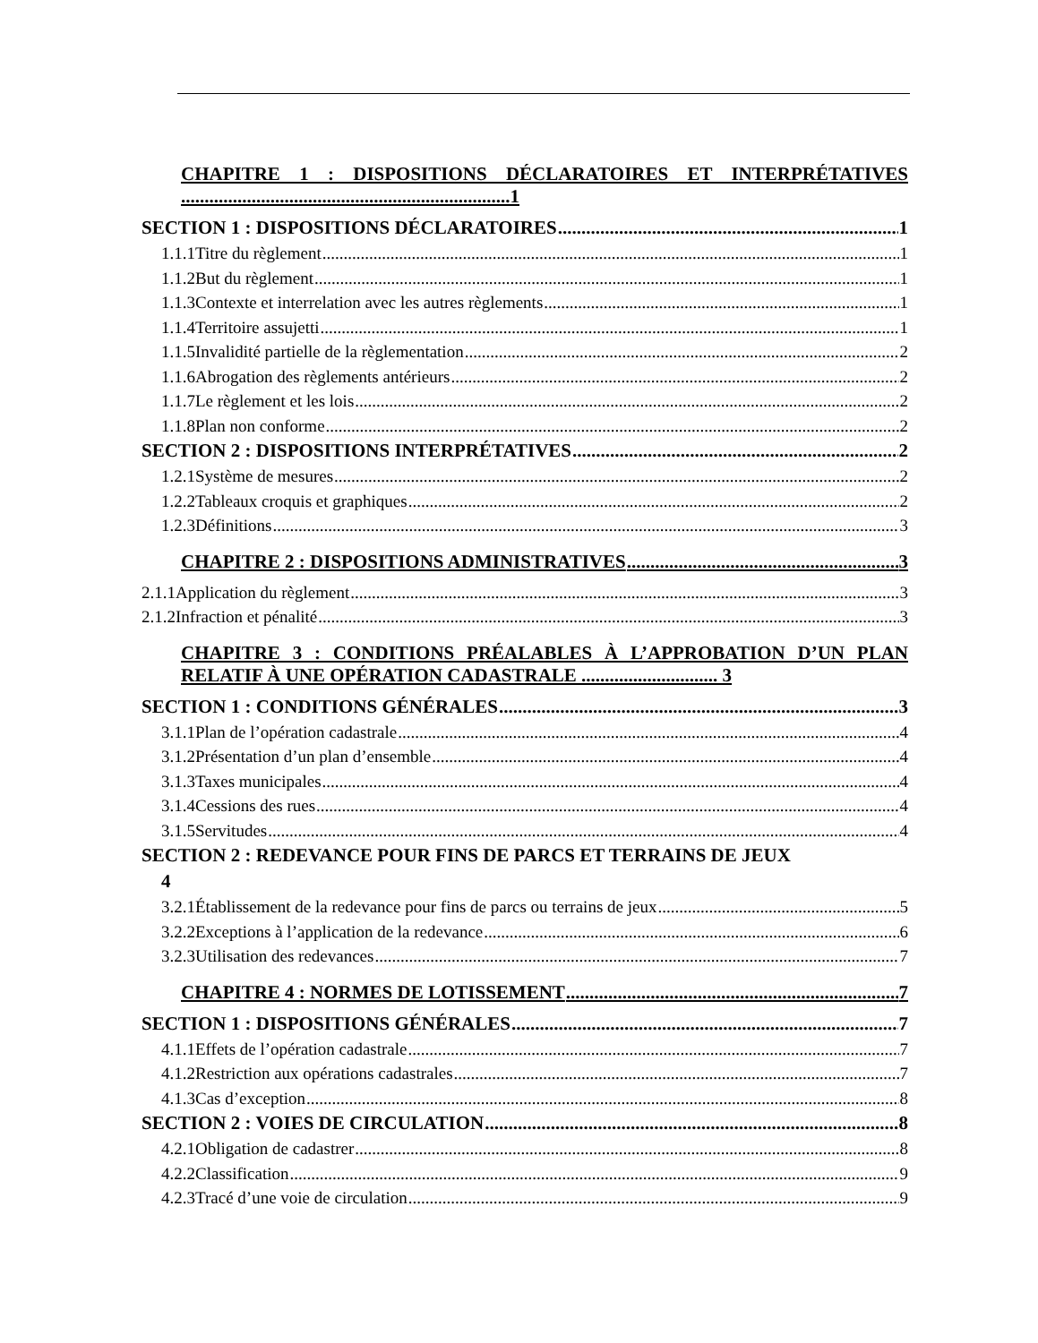CHAPITRE 1 : DISPOSITIONS DÉCLARATOIRES ET INTERPRÉTATIVES ......................................................................1
SECTION 1 : DISPOSITIONS DÉCLARATOIRES 1
1.1.1Titre du règlement 1
1.1.2But du règlement 1
1.1.3Contexte et interrelation avec les autres règlements 1
1.1.4Territoire assujetti 1
1.1.5Invalidité partielle de la règlementation 2
1.1.6Abrogation des règlements antérieurs 2
1.1.7Le règlement et les lois 2
1.1.8Plan non conforme 2
SECTION 2 : DISPOSITIONS INTERPRÉTATIVES 2
1.2.1Système de mesures 2
1.2.2Tableaux croquis et graphiques 2
1.2.3Définitions 3
CHAPITRE 2 : DISPOSITIONS ADMINISTRATIVES 3
2.1.1Application du règlement 3
2.1.2Infraction et pénalité 3
CHAPITRE 3 : CONDITIONS PRÉALABLES À L’APPROBATION D’UN PLAN RELATIF À UNE OPÉRATION CADASTRALE ............................. 3
SECTION 1 : CONDITIONS GÉNÉRALES 3
3.1.1Plan de l’opération cadastrale 4
3.1.2Présentation d’un plan d’ensemble 4
3.1.3Taxes municipales 4
3.1.4Cessions des rues 4
3.1.5Servitudes 4
SECTION 2 : REDEVANCE POUR FINS DE PARCS ET TERRAINS DE JEUX
4
3.2.1Établissement de la redevance pour fins de parcs ou terrains de jeux 5
3.2.2Exceptions à l’application de la redevance 6
3.2.3Utilisation des redevances 7
CHAPITRE 4 : NORMES DE LOTISSEMENT 7
SECTION 1 : DISPOSITIONS GÉNÉRALES 7
4.1.1Effets de l’opération cadastrale 7
4.1.2Restriction aux opérations cadastrales 7
4.1.3Cas d’exception 8
SECTION 2 : VOIES DE CIRCULATION 8
4.2.1Obligation de cadastrer 8
4.2.2Classification 9
4.2.3Tracé d’une voie de circulation 9